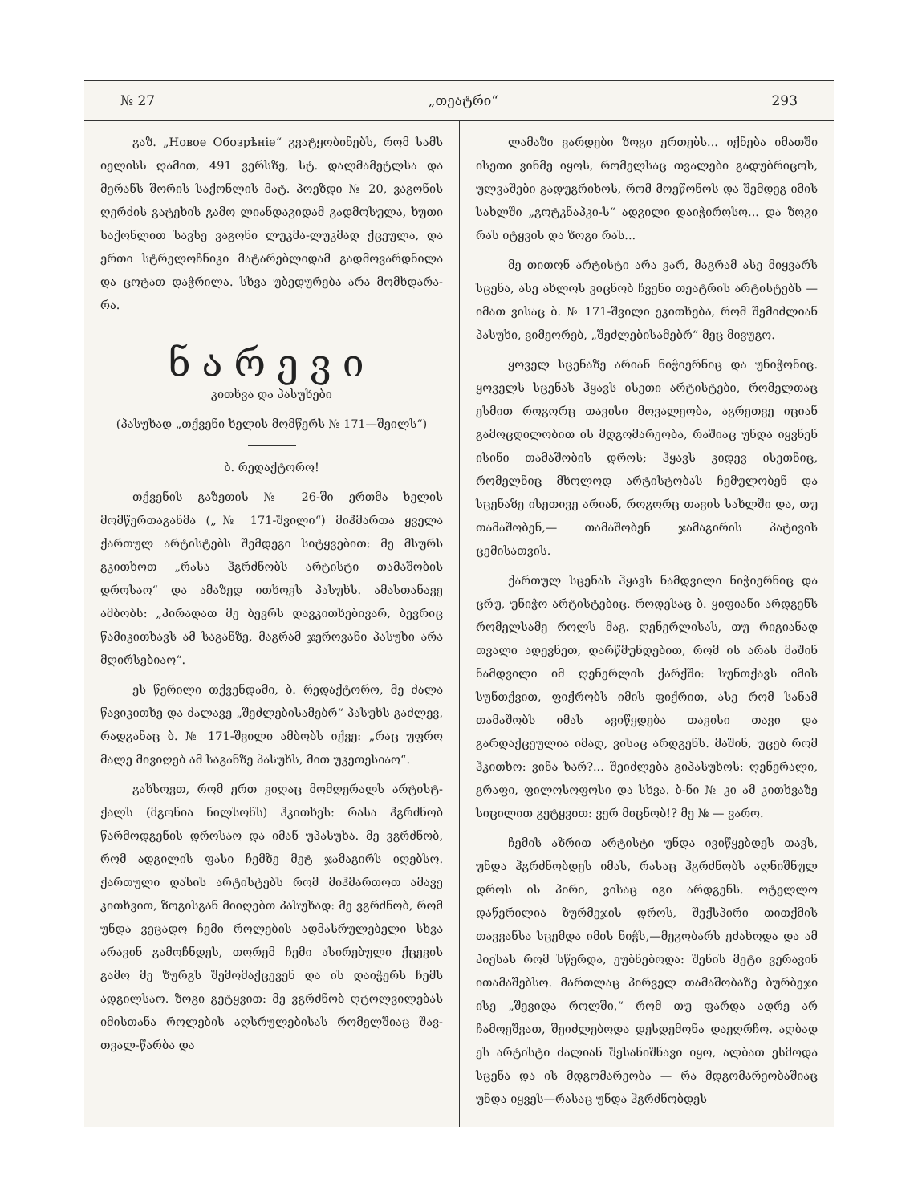№ 27 „თეატრი“293
გაზ. „Новое Обозрѣніе“ გვატყობინებს, რომ სამს იელისს ღამით, 491 ვერსზე, სტ. დალმამეტლსა და მერანს შორის საქონლის მატ. პოეზდი № 20, ვაგონის ღერძის გატეხის გამო ლიანდაგიდამ გადმოსულა, ხუთი საქონლით სავსე ვაგონი ლუკმა-ლუკმად ქცეულა, და ერთი სტრელოჩნიკი მატარებლიდამ გადმოვარდნილა და ცოტათ დაჭრილა. სხვა უბედურება არა მომხდარა-რა.
ნარევი
კითხვა და პასუხები
(პასუხად „თქვენი ხელის მომწერს № 171—შეილს“)
ბ. რედაქტორო!
თქვენის გაზეთის № 26-ში ერთმა ხელის მომწერთაგანმა („№ 171-შვილი“) მიჰმართა ყველა ქართულ არტისტებს შემდეგი სიტყვებით: მე მსურს გკითხოთ „რასა ჰგრძნობს არტისტი თამაშობის დროსაო“ და ამაზედ ითხოვს პასუხს. ამასთანავე ამბობს: „პირადათ მე ბევრს დავკითხებივარ, ბევრიც წამიკითხავს ამ საგანზე, მაგრამ ჯეროვანი პასუხი არა მღირსებიაო“.
ეს წერილი თქვენდამი, ბ. რედაქტორო, მე ძალა წავიკითხე და ძალავე „შეძლებისამებრ“ პასუხს გაძლევ, რადგანაც ბ. № 171-შვილი ამბობს იქვე: „რაც უფრო მალე მივიღებ ამ საგანზე პასუხს, მით უკეთესიაო“.
გახსოვთ, რომ ერთ ვიღაც მომღერალს არტისტ-ქალს (მგონია ნილსონს) ჰკითხეს: რასა ჰგრძნობ წარმოდგენის დროსაო და იმან უპასუხა. მე ვგრძნობ, რომ ადგილის ფასი ჩემზე მეტ ჯამაგირს იღებსო. ქართული დასის არტისტებს რომ მიჰმართოთ ამავე კითხვით, ზოგისგან მიიღებთ პასუხად: მე ვგრძნობ, რომ უნდა ვეცადო ჩემი როლების ადმასრულებელი სხვა არავინ გამოჩნდეს, თორემ ჩემი ასირებული ქცევის გამო მე ზურგს შემომაქცევენ და ის დაიჭერს ჩემს ადგილსაო. ზოგი გეტყვით: მე ვგრძნობ ღტოლვილებას იმისთანა როლების აღსრულებისას რომელშიაც შავ-თვალ-წარბა და
ლამაზი ვარდები ზოგი ერთებს... იქნება იმათში ისეთი ვინმე იყოს, რომელსაც თვალები გადუბრიცოს, ულვაშები გადუგრიხოს, რომ მოეწონოს და შემდეგ იმის სახლში „გოტკნაპკი-ს“ ადგილი დაიჭიროსო... და ზოგი რას იტყვის და ზოგი რას...
მე თითონ არტისტი არა ვარ, მაგრამ ასე მიყვარს სცენა, ასე ახლოს ვიცნობ ჩვენი თეატრის არტისტებს —იმათ ვისაც ბ. № 171-შვილი ეკითხება, რომ შემიძლიან პასუხი, ვიმეორებ, „შეძლებისამებრ“ მეც მივუგო.
ყოველ სცენაზე არიან ნიჭიერნიც და უნიჭონიც. ყოველს სცენას ჰყავს ისეთი არტისტები, რომელთაც ესმით როგორც თავისი მოვალეობა, აგრეთვე იციან გამოცდილობით ის მდგომარეობა, რაშიაც უნდა იყვნენ ისინი თამაშობის დროს; ჰყავს კიდევ ისეთნიც, რომელნიც მხოლოდ არტისტობას ჩემულობენ და სცენაზე ისეთივე არიან, როგორც თავის სახლში და, თუ თამაშობენ,— თამაშობენ ჯამაგირის პატივის ცემისათვის.
ქართულ სცენას ჰყავს ნამდვილი ნიჭიერნიც და ცრუ, უნიჭო არტისტებიც. როდესაც ბ. ყიფიანი არდგენს რომელსამე როლს მაგ. ღენერლისას, თუ რიგიანად თვალი ადევნეთ, დარწმუნდებით, რომ ის არას მაშინ ნამდვილი იმ ღენერლის ქარქში: სუნთქავს იმის სუნთქვით, ფიქრობს იმის ფიქრით, ასე რომ სანამ თამაშობს იმას ავიწყდება თავისი თავი და გარდაქცეულია იმად, ვისაც არდგენს. მაშინ, უცებ რომ ჰკითხო: ვინა ხარ?... შეიძლება გიპასუხოს: ღენერალი, გრაფი, ფილოსოფოსი და სხვა. ბ-ნი № კი ამ კითხვაზე სიცილით გეტყვით: ვერ მიცნობ!? მე № — ვარო.
ჩემის აზრით არტისტი უნდა ივიწყებდეს თავს, უნდა ჰგრძნობდეს იმას, რასაც ჰგრძნობს აღნიშნულ დროს ის პირი, ვისაც იგი არდგენს. ოტელლო დაწერილია ზურმეჯის დროს, შექსპირი თითქმის თავვანსა სცემდა იმის ნიჭს,—მეგობარს ეძახოდა და ამ პიესას რომ სწერდა, ეუბნებოდა: შენის მეტი ვერავინ ითამაშებსო. მართლაც პირველ თამაშობაზე ბურბეჯი ისე „შევიდა როლში,“ რომ თუ ფარდა ადრე არ ჩამოეშვათ, შეიძლებოდა დესდემონა დაეღრჩო. აღბად ეს არტისტი ძალიან შესანიშნავი იყო, ალბათ ესმოდა სცენა და ის მდგომარეობა — რა მდგომარეობაშიაც უნდა იყვეს—რასაც უნდა ჰგრძნობდეს